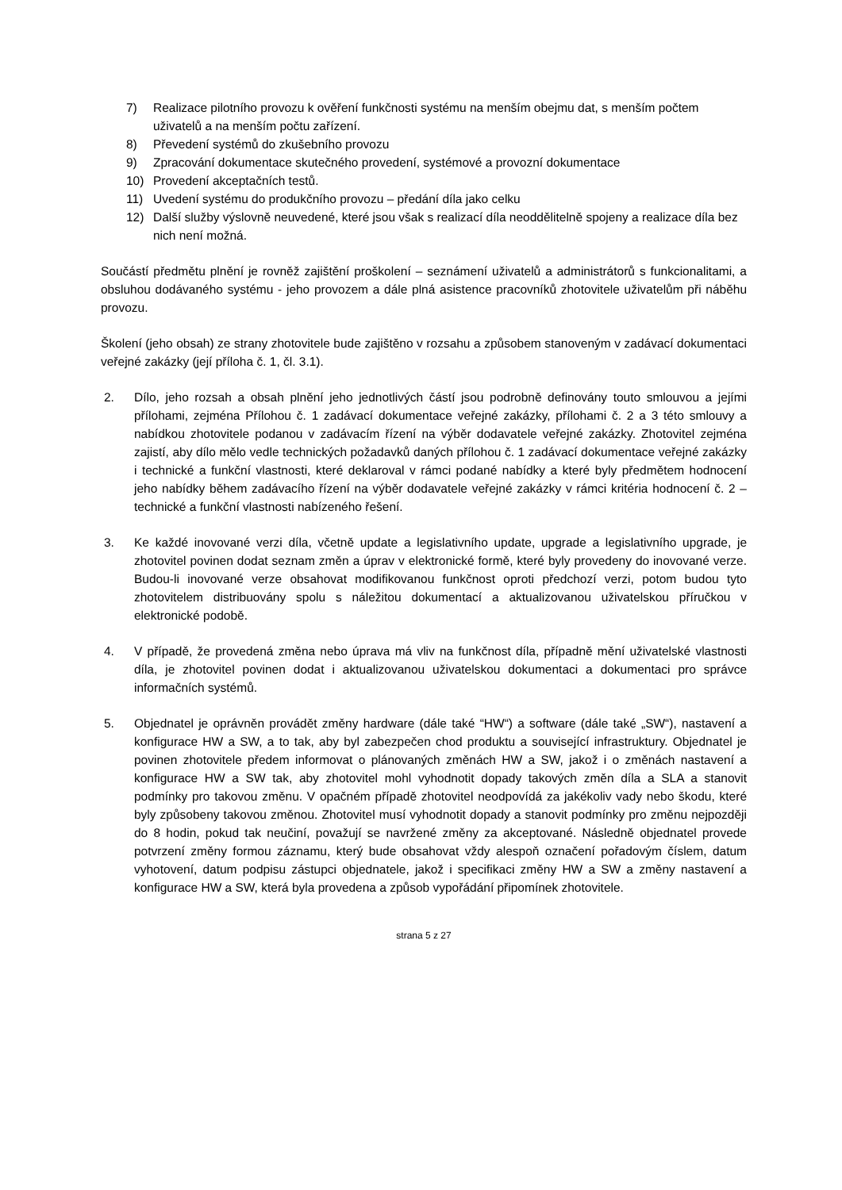7) Realizace pilotního provozu k ověření funkčnosti systému na menším obejmu dat, s menším počtem uživatelů a na menším počtu zařízení.
8) Převedení systémů do zkušebního provozu
9) Zpracování dokumentace skutečného provedení, systémové a provozní dokumentace
10) Provedení akceptačních testů.
11) Uvedení systému do produkčního provozu – předání díla jako celku
12) Další služby výslovně neuvedené, které jsou však s realizací díla neoddělitelně spojeny a realizace díla bez nich není možná.
Součástí předmětu plnění je rovněž zajištění proškolení – seznámení uživatelů a administrátorů s funkcionalitami, a obsluhou dodávaného systému - jeho provozem a dále plná asistence pracovníků zhotovitele uživatelům při náběhu provozu.
Školení (jeho obsah) ze strany zhotovitele bude zajištěno v rozsahu a způsobem stanoveným v zadávací dokumentaci veřejné zakázky (její příloha č. 1, čl. 3.1).
2. Dílo, jeho rozsah a obsah plnění jeho jednotlivých částí jsou podrobně definovány touto smlouvou a jejími přílohami, zejména Přílohou č. 1 zadávací dokumentace veřejné zakázky, přílohami č. 2 a 3 této smlouvy a nabídkou zhotovitele podanou v zadávacím řízení na výběr dodavatele veřejné zakázky. Zhotovitel zejména zajistí, aby dílo mělo vedle technických požadavků daných přílohou č. 1 zadávací dokumentace veřejné zakázky i technické a funkční vlastnosti, které deklaroval v rámci podané nabídky a které byly předmětem hodnocení jeho nabídky během zadávacího řízení na výběr dodavatele veřejné zakázky v rámci kritéria hodnocení č. 2 – technické a funkční vlastnosti nabízeného řešení.
3. Ke každé inovované verzi díla, včetně update a legislativního update, upgrade a legislativního upgrade, je zhotovitel povinen dodat seznam změn a úprav v elektronické formě, které byly provedeny do inovované verze. Budou-li inovované verze obsahovat modifikovanou funkčnost oproti předchozí verzi, potom budou tyto zhotovitelem distribuovány spolu s náležitou dokumentací a aktualizovanou uživatelskou příručkou v elektronické podobě.
4. V případě, že provedená změna nebo úprava má vliv na funkčnost díla, případně mění uživatelské vlastnosti díla, je zhotovitel povinen dodat i aktualizovanou uživatelskou dokumentaci a dokumentaci pro správce informačních systémů.
5. Objednatel je oprávněn provádět změny hardware (dále také “HW“) a software (dále také „SW“), nastavení a konfigurace HW a SW, a to tak, aby byl zabezpečen chod produktu a související infrastruktury. Objednatel je povinen zhotovitele předem informovat o plánovaných změnách HW a SW, jakož i o změnách nastavení a konfigurace HW a SW tak, aby zhotovitel mohl vyhodnotit dopady takových změn díla a SLA a stanovit podmínky pro takovou změnu. V opačném případě zhotovitel neodpovídá za jakékoliv vady nebo škodu, které byly způsobeny takovou změnou. Zhotovitel musí vyhodnotit dopady a stanovit podmínky pro změnu nejpozději do 8 hodin, pokud tak neučiní, považují se navržené změny za akceptované. Následně objednatel provede potvrzení změny formou záznamu, který bude obsahovat vždy alespoň označení pořadovým číslem, datum vyhotovení, datum podpisu zástupci objednatele, jakož i specifikaci změny HW a SW a změny nastavení a konfigurace HW a SW, která byla provedena a způsob vypořádání připomínek zhotovitele.
strana 5 z 27